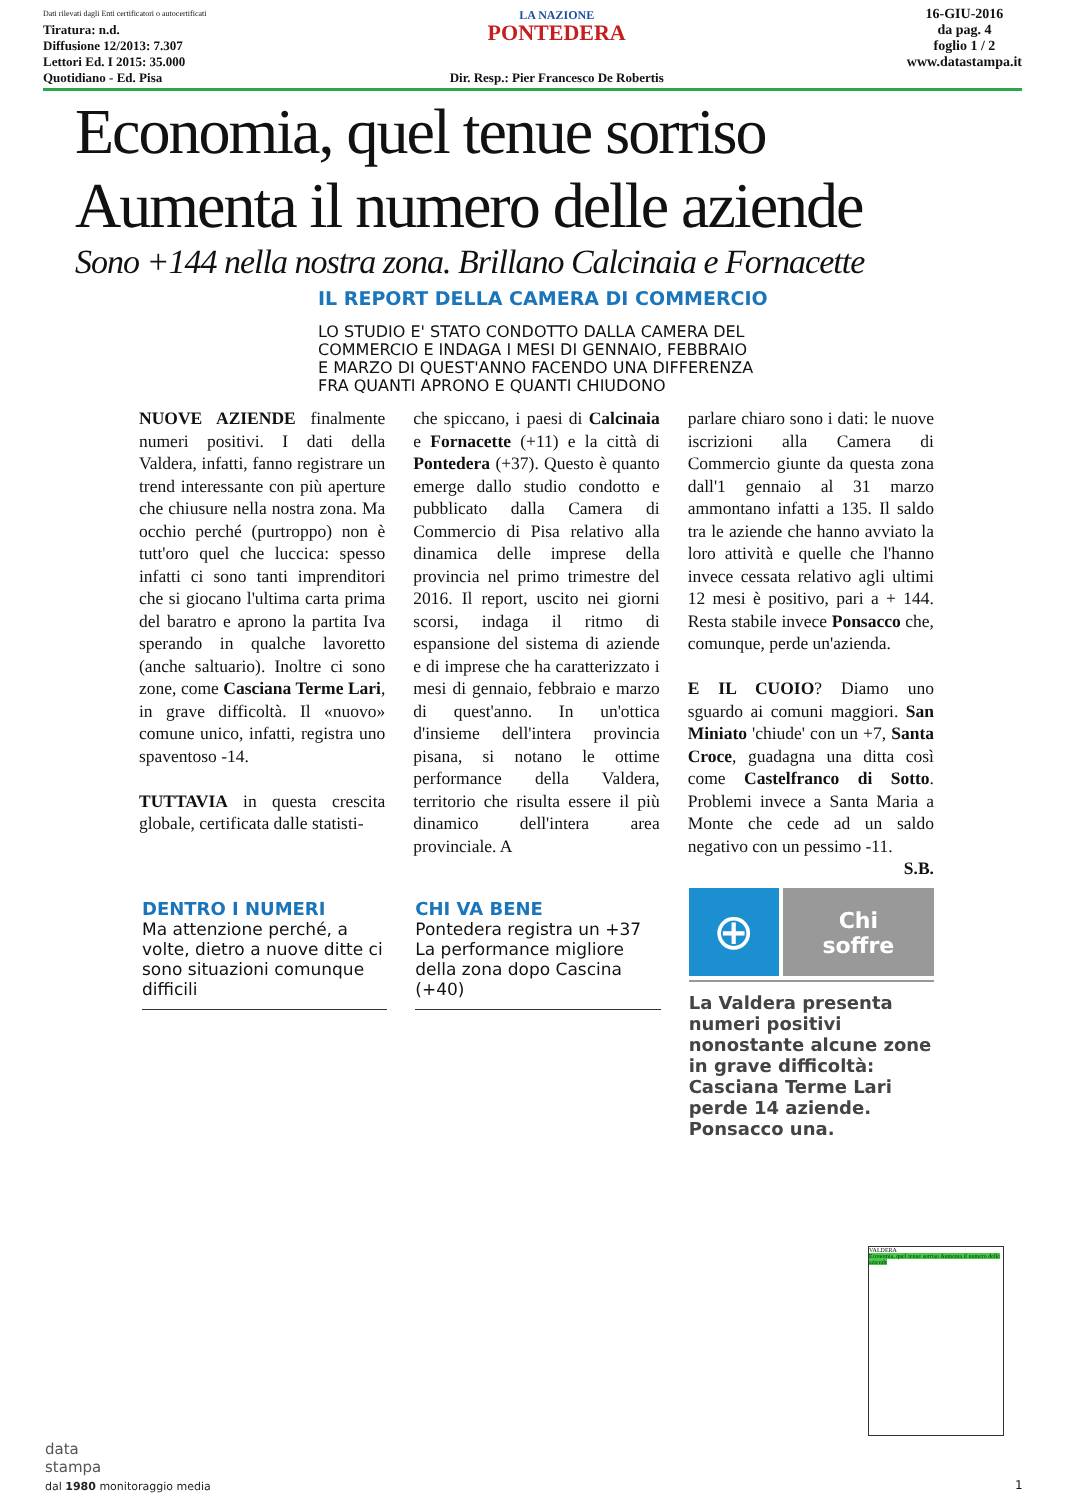Dati rilevati dagli Enti certificatori o autocertificati
Tiratura: n.d.
Diffusione 12/2013: 7.307
Lettori Ed. I 2015: 35.000
Quotidiano - Ed. Pisa
LA NAZIONE
PONTEDERA
Dir. Resp.: Pier Francesco De Robertis
16-GIU-2016
da pag. 4
foglio 1 / 2
www.datastampa.it
Economia, quel tenue sorriso
Aumenta il numero delle aziende
Sono +144 nella nostra zona. Brillano Calcinaia e Fornacette
IL REPORT DELLA CAMERA DI COMMERCIO
LO STUDIO E' STATO CONDOTTO DALLA CAMERA DEL COMMERCIO E INDAGA I MESI DI GENNAIO, FEBBRAIO E MARZO DI QUEST'ANNO FACENDO UNA DIFFERENZA FRA QUANTI APRONO E QUANTI CHIUDONO
NUOVE AZIENDE finalmente numeri positivi. I dati della Valdera, infatti, fanno registrare un trend interessante con più aperture che chiusure nella nostra zona. Ma occhio perché (purtroppo) non è tutt'oro quel che luccica: spesso infatti ci sono tanti imprenditori che si giocano l'ultima carta prima del baratro e aprono la partita Iva sperando in qualche lavoretto (anche saltuario). Inoltre ci sono zone, come Casciana Terme Lari, in grave difficoltà. Il «nuovo» comune unico, infatti, registra uno spaventoso -14.
TUTTAVIA in questa crescita globale, certificata dalle statisti-
che spiccano, i paesi di Calcinaia e Fornacette (+11) e la città di Pontedera (+37). Questo è quanto emerge dallo studio condotto e pubblicato dalla Camera di Commercio di Pisa relativo alla dinamica delle imprese della provincia nel primo trimestre del 2016. Il report, uscito nei giorni scorsi, indaga il ritmo di espansione del sistema di aziende e di imprese che ha caratterizzato i mesi di gennaio, febbraio e marzo di quest'anno. In un'ottica d'insieme dell'intera provincia pisana, si notano le ottime performance della Valdera, territorio che risulta essere il più dinamico dell'intera area provinciale. A
parlare chiaro sono i dati: le nuove iscrizioni alla Camera di Commercio giunte da questa zona dall'1 gennaio al 31 marzo ammontano infatti a 135. Il saldo tra le aziende che hanno avviato la loro attività e quelle che l'hanno invece cessata relativo agli ultimi 12 mesi è positivo, pari a + 144. Resta stabile invece Ponsacco che, comunque, perde un'azienda.
E IL CUOIO? Diamo uno sguardo ai comuni maggiori. San Miniato 'chiude' con un +7, Santa Croce, guadagna una ditta così come Castelfranco di Sotto. Problemi invece a Santa Maria a Monte che cede ad un saldo negativo con un pessimo -11.
S.B.
DENTRO I NUMERI
Ma attenzione perché, a volte, dietro a nuove ditte ci sono situazioni comunque difficili
CHI VA BENE
Pontedera registra un +37 La performance migliore della zona dopo Cascina (+40)
⊕
Chi
soffre
La Valdera presenta numeri positivi nonostante alcune zone in grave difficoltà: Casciana Terme Lari perde 14 aziende. Ponsacco una.
VALDERA
Economia, quel tenue sorriso Aumenta il numero delle aziende
data
stampa
dal 1980 monitoraggio media
1